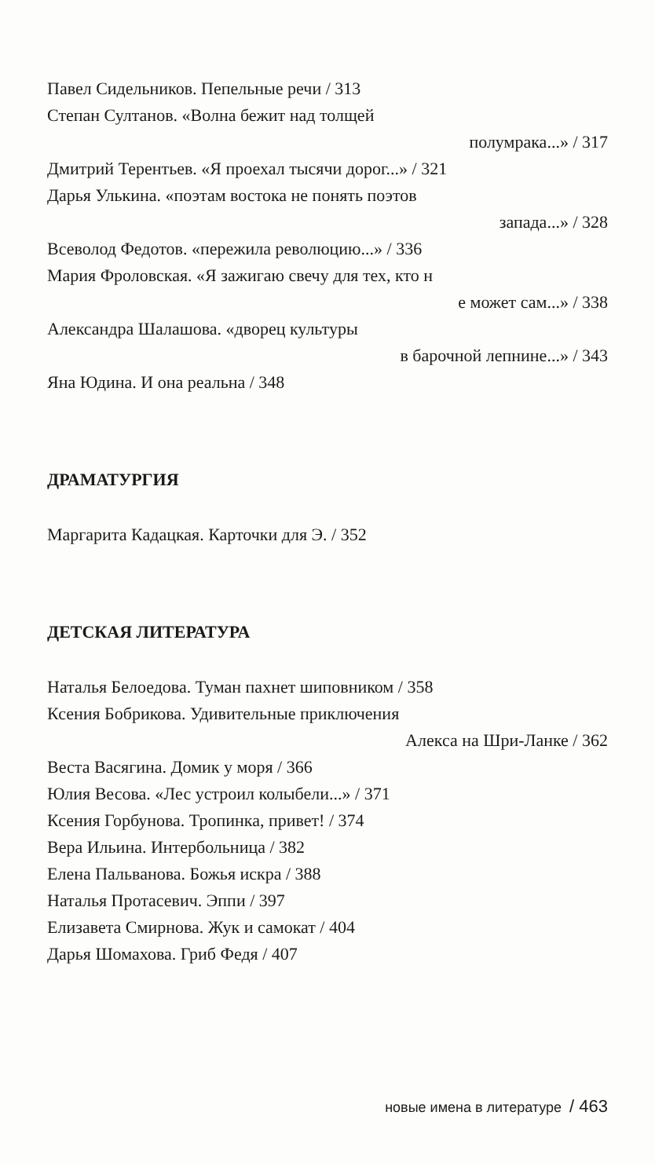Павел Сидельников. Пепельные речи / 313
Степан Султанов. «Волна бежит над толщей
полумрака...» / 317
Дмитрий Терентьев. «Я проехал тысячи дорог...» / 321
Дарья Улькина. «поэтам востока не понять поэтов
запада...» / 328
Всеволод Федотов. «пережила революцию...» / 336
Мария Фроловская. «Я зажигаю свечу для тех, кто н
е может сам...» / 338
Александра Шалашова. «дворец культуры
в барочной лепнине...» / 343
Яна Юдина. И она реальна / 348
ДРАМАТУРГИЯ
Маргарита Кадацкая. Карточки для Э. / 352
ДЕТСКАЯ ЛИТЕРАТУРА
Наталья Белоедова. Туман пахнет шиповником / 358
Ксения Бобрикова. Удивительные приключения
Алекса на Шри-Ланке / 362
Веста Васягина. Домик у моря / 366
Юлия Весова. «Лес устроил колыбели...» / 371
Ксения Горбунова. Тропинка, привет! / 374
Вера Ильина. Интербольница / 382
Елена Пальванова. Божья искра / 388
Наталья Протасевич. Эппи / 397
Елизавета Смирнова. Жук и самокат / 404
Дарья Шомахова. Гриб Федя / 407
новые имена в литературе / 463